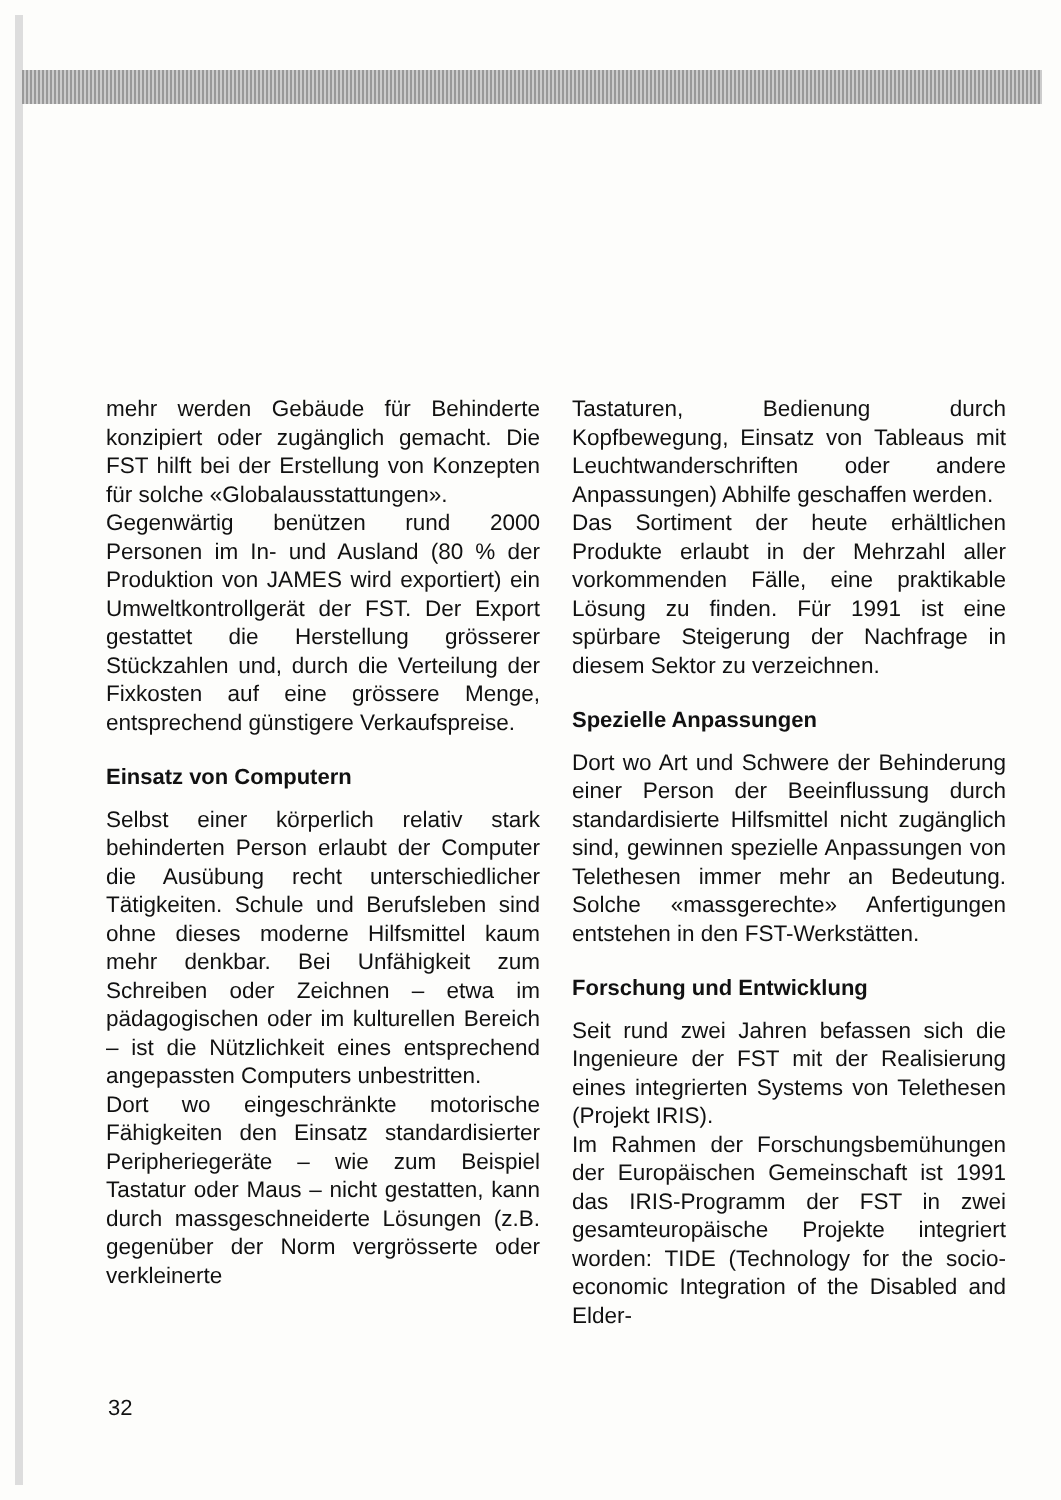mehr werden Gebäude für Behinderte konzipiert oder zugänglich gemacht. Die FST hilft bei der Erstellung von Konzepten für solche «Globalausstattungen».
Gegenwärtig benützen rund 2000 Personen im In- und Ausland (80 % der Produktion von JAMES wird exportiert) ein Umweltkontrollgerät der FST. Der Export gestattet die Herstellung grösserer Stückzahlen und, durch die Verteilung der Fixkosten auf eine grössere Menge, entsprechend günstigere Verkaufspreise.
Einsatz von Computern
Selbst einer körperlich relativ stark behinderten Person erlaubt der Computer die Ausübung recht unterschiedlicher Tätigkeiten. Schule und Berufsleben sind ohne dieses moderne Hilfsmittel kaum mehr denkbar. Bei Unfähigkeit zum Schreiben oder Zeichnen – etwa im pädagogischen oder im kulturellen Bereich – ist die Nützlichkeit eines entsprechend angepassten Computers unbestritten.
Dort wo eingeschränkte motorische Fähigkeiten den Einsatz standardisierter Peripheriegeräte – wie zum Beispiel Tastatur oder Maus – nicht gestatten, kann durch massgeschneiderte Lösungen (z.B. gegenüber der Norm vergrösserte oder verkleinerte
Tastaturen, Bedienung durch Kopfbewegung, Einsatz von Tableaus mit Leuchtwanderschriften oder andere Anpassungen) Abhilfe geschaffen werden.
Das Sortiment der heute erhältlichen Produkte erlaubt in der Mehrzahl aller vorkommenden Fälle, eine praktikable Lösung zu finden. Für 1991 ist eine spürbare Steigerung der Nachfrage in diesem Sektor zu verzeichnen.
Spezielle Anpassungen
Dort wo Art und Schwere der Behinderung einer Person der Beeinflussung durch standardisierte Hilfsmittel nicht zugänglich sind, gewinnen spezielle Anpassungen von Telethesen immer mehr an Bedeutung. Solche «massgerechte» Anfertigungen entstehen in den FST-Werkstätten.
Forschung und Entwicklung
Seit rund zwei Jahren befassen sich die Ingenieure der FST mit der Realisierung eines integrierten Systems von Telethesen (Projekt IRIS).
Im Rahmen der Forschungsbemühungen der Europäischen Gemeinschaft ist 1991 das IRIS-Programm der FST in zwei gesamteuropäische Projekte integriert worden: TIDE (Technology for the socio-economic Integration of the Disabled and Elder-
32